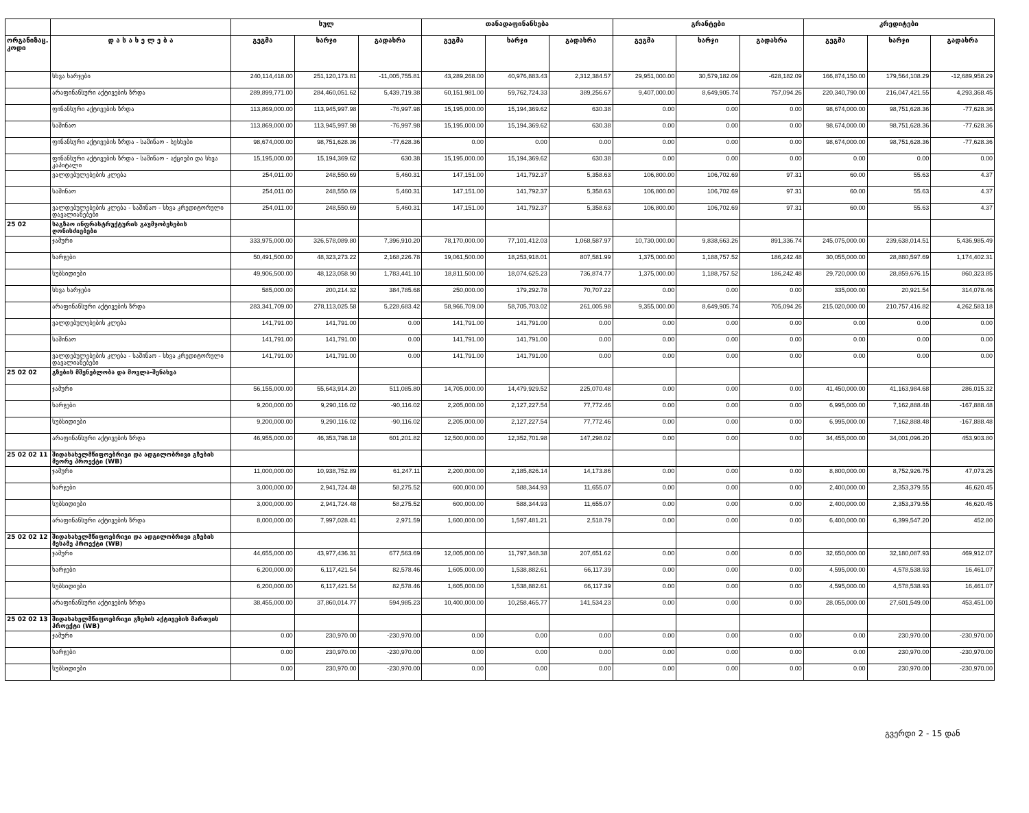| | | სულ | | | თანადაფინანსება | | | გრანტები | | | კრედიტები | | |
| --- | --- | --- | --- | --- | --- | --- | --- | --- | --- | --- | --- | --- | --- |
| ორგანიზაც. კოდი | დ ა ს ა ხ ე ლ ე ბ ა | გეგმა | ხარჯი | გადახრა | გეგმა | ხარჯი | გადახრა | გეგმა | ხარჯი | გადახრა | გეგმა | ხარჯი | გადახრა |
| | სხვა ხარჯები | 240,114,418.00 | 251,120,173.81 | -11,005,755.81 | 43,289,268.00 | 40,976,883.43 | 2,312,384.57 | 29,951,000.00 | 30,579,182.09 | -628,182.09 | 166,874,150.00 | 179,564,108.29 | -12,689,958.29 |
| | არაფინანსური აქტივების ზრდა | 289,899,771.00 | 284,460,051.62 | 5,439,719.38 | 60,151,981.00 | 59,762,724.33 | 389,256.67 | 9,407,000.00 | 8,649,905.74 | 757,094.26 | 220,340,790.00 | 216,047,421.55 | 4,293,368.45 |
| | ფინანსური აქტივების ზრდა | 113,869,000.00 | 113,945,997.98 | -76,997.98 | 15,195,000.00 | 15,194,369.62 | 630.38 | 0.00 | 0.00 | 0.00 | 98,674,000.00 | 98,751,628.36 | -77,628.36 |
| | საშინაო | 113,869,000.00 | 113,945,997.98 | -76,997.98 | 15,195,000.00 | 15,194,369.62 | 630.38 | 0.00 | 0.00 | 0.00 | 98,674,000.00 | 98,751,628.36 | -77,628.36 |
| | ფინანსური აქტივების ზრდა - საშინაო - სესხები | 98,674,000.00 | 98,751,628.36 | -77,628.36 | 0.00 | 0.00 | 0.00 | 0.00 | 0.00 | 0.00 | 98,674,000.00 | 98,751,628.36 | -77,628.36 |
| | ფინანსური აქტივების ზრდა - საშინაო - აქციები და სხვა კაპიტალი | 15,195,000.00 | 15,194,369.62 | 630.38 | 15,195,000.00 | 15,194,369.62 | 630.38 | 0.00 | 0.00 | 0.00 | 0.00 | 0.00 | 0.00 |
| | ვალდებულებების კლება | 254,011.00 | 248,550.69 | 5,460.31 | 147,151.00 | 141,792.37 | 5,358.63 | 106,800.00 | 106,702.69 | 97.31 | 60.00 | 55.63 | 4.37 |
| | საშინაო | 254,011.00 | 248,550.69 | 5,460.31 | 147,151.00 | 141,792.37 | 5,358.63 | 106,800.00 | 106,702.69 | 97.31 | 60.00 | 55.63 | 4.37 |
| | ვალდებულებების კლება - საშინაო - სხვა კრედიტორული დავალიანებები | 254,011.00 | 248,550.69 | 5,460.31 | 147,151.00 | 141,792.37 | 5,358.63 | 106,800.00 | 106,702.69 | 97.31 | 60.00 | 55.63 | 4.37 |
| 25 02 | საგზაო ინფრასტრუქტურის გაუმჯობესების ღონისძიებები | | | | | | | | | | | | |
| | ჯამური | 333,975,000.00 | 326,578,089.80 | 7,396,910.20 | 78,170,000.00 | 77,101,412.03 | 1,068,587.97 | 10,730,000.00 | 9,838,663.26 | 891,336.74 | 245,075,000.00 | 239,638,014.51 | 5,436,985.49 |
| | ხარჯები | 50,491,500.00 | 48,323,273.22 | 2,168,226.78 | 19,061,500.00 | 18,253,918.01 | 807,581.99 | 1,375,000.00 | 1,188,757.52 | 186,242.48 | 30,055,000.00 | 28,880,597.69 | 1,174,402.31 |
| | სუბსიდიები | 49,906,500.00 | 48,123,058.90 | 1,783,441.10 | 18,811,500.00 | 18,074,625.23 | 736,874.77 | 1,375,000.00 | 1,188,757.52 | 186,242.48 | 29,720,000.00 | 28,859,676.15 | 860,323.85 |
| | სხვა ხარჯები | 585,000.00 | 200,214.32 | 384,785.68 | 250,000.00 | 179,292.78 | 70,707.22 | 0.00 | 0.00 | 0.00 | 335,000.00 | 20,921.54 | 314,078.46 |
| | არაფინანსური აქტივების ზრდა | 283,341,709.00 | 278,113,025.58 | 5,228,683.42 | 58,966,709.00 | 58,705,703.02 | 261,005.98 | 9,355,000.00 | 8,649,905.74 | 705,094.26 | 215,020,000.00 | 210,757,416.82 | 4,262,583.18 |
| | ვალდებულებების კლება | 141,791.00 | 141,791.00 | 0.00 | 141,791.00 | 141,791.00 | 0.00 | 0.00 | 0.00 | 0.00 | 0.00 | 0.00 | 0.00 |
| | საშინაო | 141,791.00 | 141,791.00 | 0.00 | 141,791.00 | 141,791.00 | 0.00 | 0.00 | 0.00 | 0.00 | 0.00 | 0.00 | 0.00 |
| | ვალდებულებების კლება - საშინაო - სხვა კრედიტორული დავალიანებები | 141,791.00 | 141,791.00 | 0.00 | 141,791.00 | 141,791.00 | 0.00 | 0.00 | 0.00 | 0.00 | 0.00 | 0.00 | 0.00 |
| 25 02 02 | გზების მშენებლობა და მოვლა-შენახვა | | | | | | | | | | | | |
| | ჯამური | 56,155,000.00 | 55,643,914.20 | 511,085.80 | 14,705,000.00 | 14,479,929.52 | 225,070.48 | 0.00 | 0.00 | 0.00 | 41,450,000.00 | 41,163,984.68 | 286,015.32 |
| | ხარჯები | 9,200,000.00 | 9,290,116.02 | -90,116.02 | 2,205,000.00 | 2,127,227.54 | 77,772.46 | 0.00 | 0.00 | 0.00 | 6,995,000.00 | 7,162,888.48 | -167,888.48 |
| | სუბსიდიები | 9,200,000.00 | 9,290,116.02 | -90,116.02 | 2,205,000.00 | 2,127,227.54 | 77,772.46 | 0.00 | 0.00 | 0.00 | 6,995,000.00 | 7,162,888.48 | -167,888.48 |
| | არაფინანსური აქტივების ზრდა | 46,955,000.00 | 46,353,798.18 | 601,201.82 | 12,500,000.00 | 12,352,701.98 | 147,298.02 | 0.00 | 0.00 | 0.00 | 34,455,000.00 | 34,001,096.20 | 453,903.80 |
| 25 02 02 11 | შიდასახელმწიფოებრივი და ადგილობრივი გზების მეორე პროექტი (WB) | | | | | | | | | | | | |
| | ჯამური | 11,000,000.00 | 10,938,752.89 | 61,247.11 | 2,200,000.00 | 2,185,826.14 | 14,173.86 | 0.00 | 0.00 | 0.00 | 8,800,000.00 | 8,752,926.75 | 47,073.25 |
| | ხარჯები | 3,000,000.00 | 2,941,724.48 | 58,275.52 | 600,000.00 | 588,344.93 | 11,655.07 | 0.00 | 0.00 | 0.00 | 2,400,000.00 | 2,353,379.55 | 46,620.45 |
| | სუბსიდიები | 3,000,000.00 | 2,941,724.48 | 58,275.52 | 600,000.00 | 588,344.93 | 11,655.07 | 0.00 | 0.00 | 0.00 | 2,400,000.00 | 2,353,379.55 | 46,620.45 |
| | არაფინანსური აქტივების ზრდა | 8,000,000.00 | 7,997,028.41 | 2,971.59 | 1,600,000.00 | 1,597,481.21 | 2,518.79 | 0.00 | 0.00 | 0.00 | 6,400,000.00 | 6,399,547.20 | 452.80 |
| 25 02 02 12 | შიდასახელმწიფოებრივი და ადგილობრივი გზების მესამე პროექტი (WB) | | | | | | | | | | | | |
| | ჯამური | 44,655,000.00 | 43,977,436.31 | 677,563.69 | 12,005,000.00 | 11,797,348.38 | 207,651.62 | 0.00 | 0.00 | 0.00 | 32,650,000.00 | 32,180,087.93 | 469,912.07 |
| | ხარჯები | 6,200,000.00 | 6,117,421.54 | 82,578.46 | 1,605,000.00 | 1,538,882.61 | 66,117.39 | 0.00 | 0.00 | 0.00 | 4,595,000.00 | 4,578,538.93 | 16,461.07 |
| | სუბსიდიები | 6,200,000.00 | 6,117,421.54 | 82,578.46 | 1,605,000.00 | 1,538,882.61 | 66,117.39 | 0.00 | 0.00 | 0.00 | 4,595,000.00 | 4,578,538.93 | 16,461.07 |
| | არაფინანსური აქტივების ზრდა | 38,455,000.00 | 37,860,014.77 | 594,985.23 | 10,400,000.00 | 10,258,465.77 | 141,534.23 | 0.00 | 0.00 | 0.00 | 28,055,000.00 | 27,601,549.00 | 453,451.00 |
| 25 02 02 13 | შიდასახელმწიფოებრივი გზების აქტივების მართვის პროექტი (WB) | | | | | | | | | | | | |
| | ჯამური | 0.00 | 230,970.00 | -230,970.00 | 0.00 | 0.00 | 0.00 | 0.00 | 0.00 | 0.00 | 0.00 | 230,970.00 | -230,970.00 |
| | ხარჯები | 0.00 | 230,970.00 | -230,970.00 | 0.00 | 0.00 | 0.00 | 0.00 | 0.00 | 0.00 | 0.00 | 230,970.00 | -230,970.00 |
| | სუბსიდიები | 0.00 | 230,970.00 | -230,970.00 | 0.00 | 0.00 | 0.00 | 0.00 | 0.00 | 0.00 | 0.00 | 230,970.00 | -230,970.00 |
გვერდი 2 - 15 დან